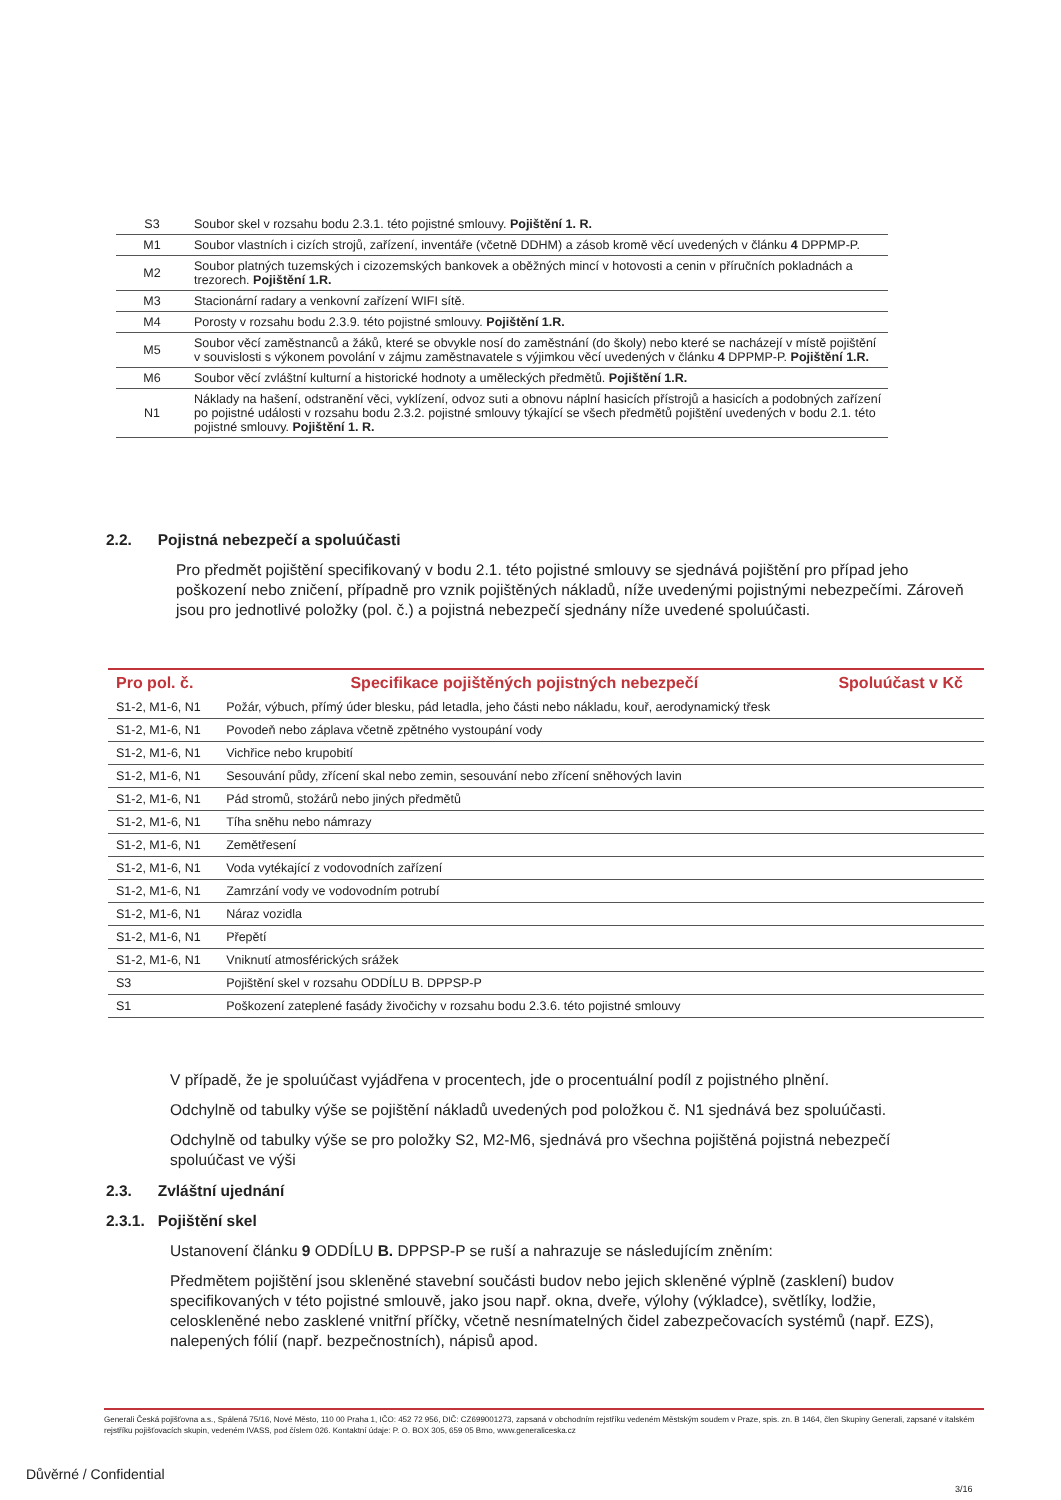| S3 | Soubor skel v rozsahu bodu 2.3.1. této pojistné smlouvy. Pojištění 1. R. |
| M1 | Soubor vlastních i cizích strojů, zařízení, inventáře (včetně DDHM) a zásob kromě věcí uvedených v článku 4 DPPMP-P. |
| M2 | Soubor platných tuzemských i cizozemských bankovek a oběžných mincí v hotovosti a cenin v příručních pokladnách a trezorech. Pojištění 1.R. |
| M3 | Stacionární radary a venkovní zařízení WIFI sítě. |
| M4 | Porosty v rozsahu bodu 2.3.9. této pojistné smlouvy. Pojištění 1.R. |
| M5 | Soubor věcí zaměstnanců a žáků, které se obvykle nosí do zaměstnání (do školy) nebo které se nacházejí v místě pojištění v souvislosti s výkonem povolání v zájmu zaměstnavatele s výjimkou věcí uvedených v článku 4 DPPMP-P. Pojištění 1.R. |
| M6 | Soubor věcí zvláštní kulturní a historické hodnoty a uměleckých předmětů. Pojištění 1.R. |
| N1 | Náklady na hašení, odstranění věci, vyklízení, odvoz suti a obnovu náplní hasicích přístrojů a hasicích a podobných zařízení po pojistné události v rozsahu bodu 2.3.2. pojistné smlouvy týkající se všech předmětů pojištění uvedených v bodu 2.1. této pojistné smlouvy. Pojištění 1. R. |
2.2. Pojistná nebezpečí a spoluúčasti
Pro předmět pojištění specifikovaný v bodu 2.1. této pojistné smlouvy se sjednává pojištění pro případ jeho poškození nebo zničení, případně pro vznik pojištěných nákladů, níže uvedenými pojistnými nebezpečími. Zároveň jsou pro jednotlivé položky (pol. č.) a pojistná nebezpečí sjednány níže uvedené spoluúčasti.
| Pro pol. č. | Specifikace pojištěných pojistných nebezpečí | Spoluúčast v Kč |
| --- | --- | --- |
| S1-2, M1-6, N1 | Požár, výbuch, přímý úder blesku, pád letadla, jeho části nebo nákladu, kouř, aerodynamický třesk | |
| S1-2, M1-6, N1 | Povodeň nebo záplava včetně zpětného vystoupání vody | |
| S1-2, M1-6, N1 | Vichřice nebo krupobití | |
| S1-2, M1-6, N1 | Sesouvání půdy, zřícení skal nebo zemin, sesouvání nebo zřícení sněhových lavin | |
| S1-2, M1-6, N1 | Pád stromů, stožárů nebo jiných předmětů | |
| S1-2, M1-6, N1 | Tíha sněhu nebo námrazy | |
| S1-2, M1-6, N1 | Zemětřesení | |
| S1-2, M1-6, N1 | Voda vytékající z vodovodních zařízení | |
| S1-2, M1-6, N1 | Zamrzání vody ve vodovodním potrubí | |
| S1-2, M1-6, N1 | Náraz vozidla | |
| S1-2, M1-6, N1 | Přepětí | |
| S1-2, M1-6, N1 | Vniknutí atmosférických srážek | |
| S3 | Pojištění skel v rozsahu ODDÍLU B. DPPSP-P | |
| S1 | Poškození zateplené fasády živočichy v rozsahu bodu 2.3.6. této pojistné smlouvy | |
V případě, že je spoluúčast vyjádřena v procentech, jde o procentuální podíl z pojistného plnění.
Odchylně od tabulky výše se pojištění nákladů uvedených pod položkou č. N1 sjednává bez spoluúčasti.
Odchylně od tabulky výše se pro položky S2, M2-M6, sjednává pro všechna pojištěná pojistná nebezpečí spoluúčast ve výši
2.3. Zvláštní ujednání
2.3.1. Pojištění skel
Ustanovení článku 9 ODDÍLU B. DPPSP-P se ruší a nahrazuje se následujícím zněním:
Předmětem pojištění jsou skleněné stavební součásti budov nebo jejich skleněné výplně (zasklení) budov specifikovaných v této pojistné smlouvě, jako jsou např. okna, dveře, výlohy (výkladce), světlíky, lodžie, celoskleněné nebo zasklené vnitřní příčky, včetně nesnímatelných čidel zabezpečovacích systémů (např. EZS), nalepených fólií (např. bezpečnostních), nápisů apod.
Generali Česká pojišťovna a.s., Spálená 75/16, Nové Město, 110 00 Praha 1, IČO: 452 72 956, DIČ: CZ699001273, zapsaná v obchodním rejstříku vedeném Městským soudem v Praze, spis. zn. B 1464, člen Skupiny Generali, zapsané v italském rejstříku pojišťovacích skupin, vedeném IVASS, pod číslem 026. Kontaktní údaje: P. O. BOX 305, 659 05 Brno, www.generaliceska.cz
Důvěrné / Confidential
3/16